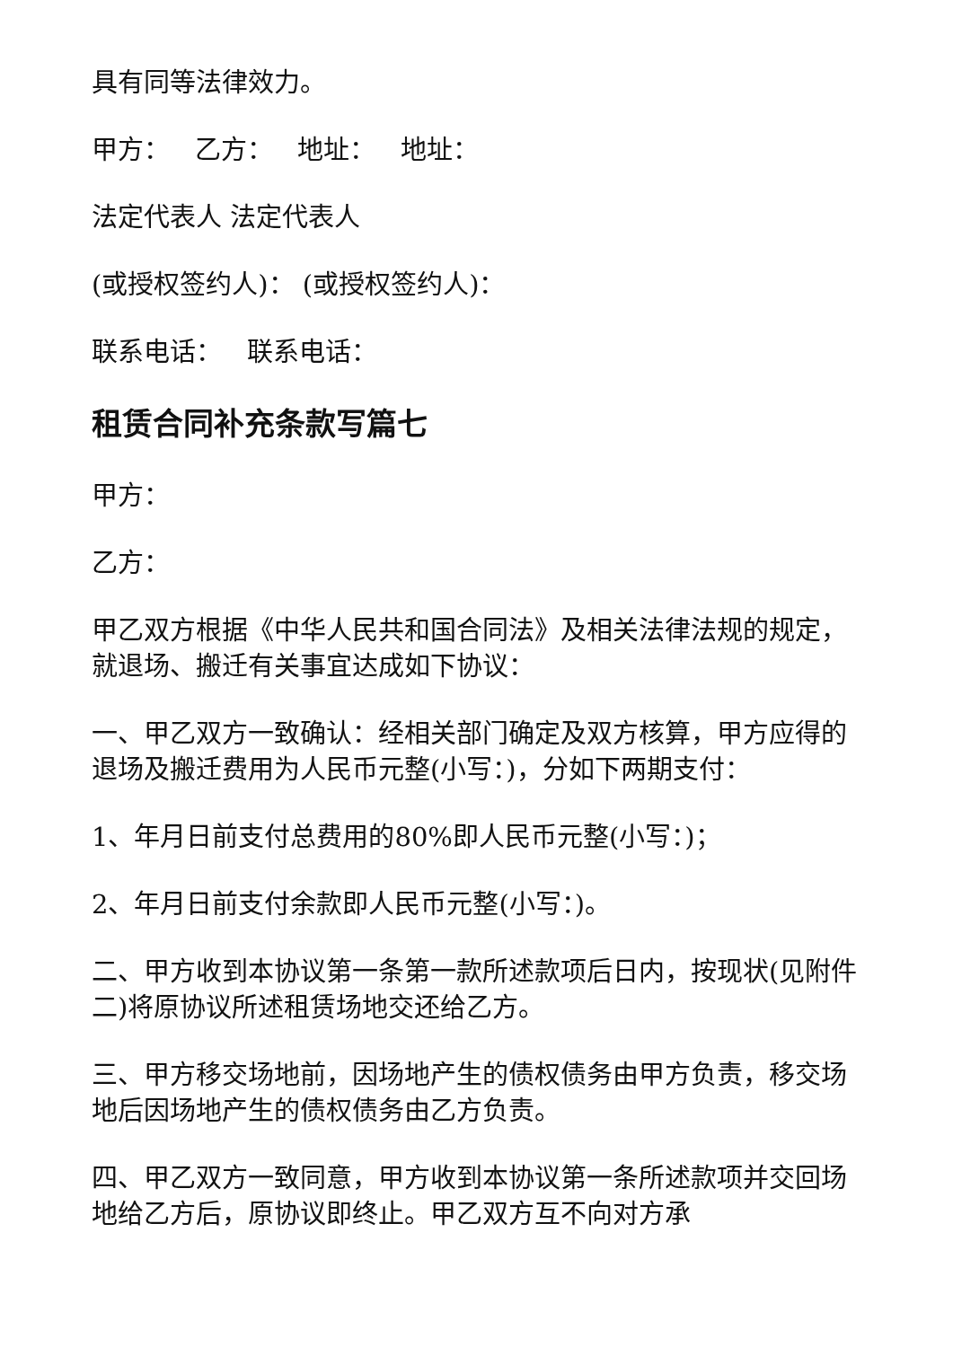具有同等法律效力。
甲方： 乙方： 地址： 地址：
法定代表人 法定代表人
(或授权签约人)： (或授权签约人)：
联系电话： 联系电话：
租赁合同补充条款写篇七
甲方：
乙方：
甲乙双方根据《中华人民共和国合同法》及相关法律法规的规定，就退场、搬迁有关事宜达成如下协议：
一、甲乙双方一致确认：经相关部门确定及双方核算，甲方应得的退场及搬迁费用为人民币元整(小写：)，分如下两期支付：
1、年月日前支付总费用的80%即人民币元整(小写：)；
2、年月日前支付余款即人民币元整(小写：)。
二、甲方收到本协议第一条第一款所述款项后日内，按现状(见附件二)将原协议所述租赁场地交还给乙方。
三、甲方移交场地前，因场地产生的债权债务由甲方负责，移交场地后因场地产生的债权债务由乙方负责。
四、甲乙双方一致同意，甲方收到本协议第一条所述款项并交回场地给乙方后，原协议即终止。甲乙双方互不向对方承